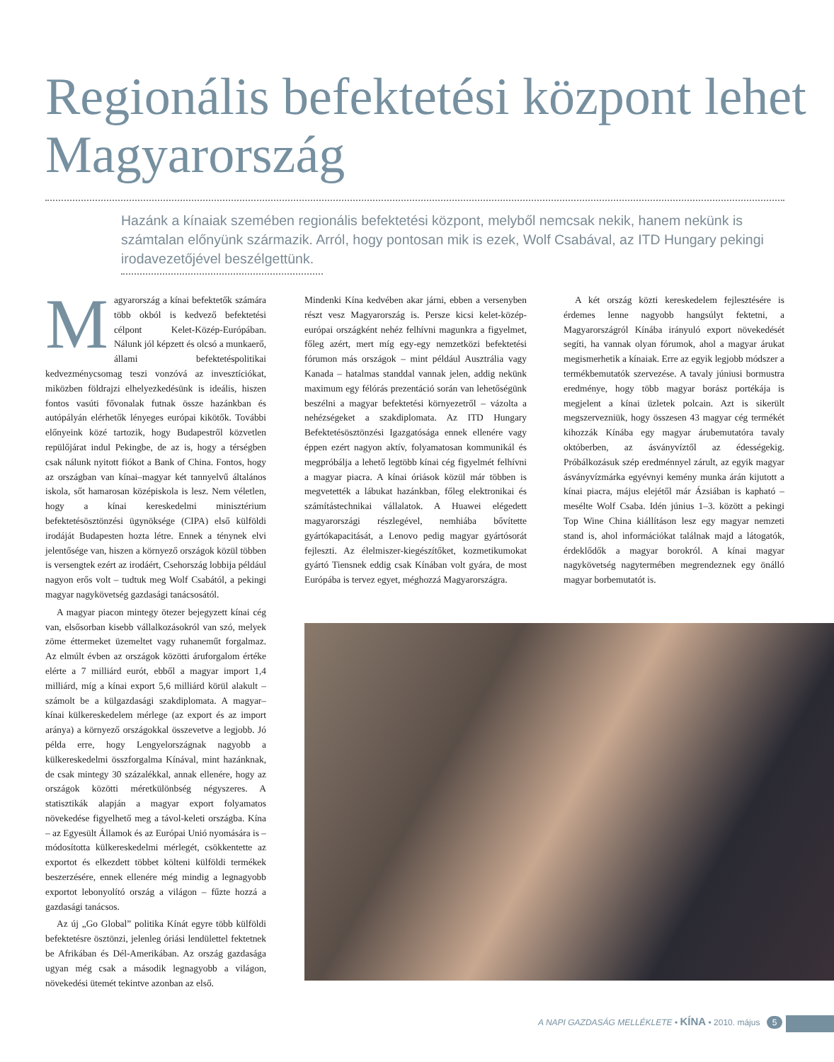Regionális befektetési központ lehet Magyarország
Hazánk a kínaiak szemében regionális befektetési központ, melyből nemcsak nekik, hanem nekünk is számtalan előnyünk származik. Arról, hogy pontosan mik is ezek, Wolf Csabával, az ITD Hungary pekingi irodavezetőjével beszélgettünk.
Magyarország a kínai befektetők számára több okból is kedvező befektetési célpont Kelet-Közép-Európában. Nálunk jól képzett és olcsó a munkaerő, állami befektetéspolitikai kedvezménycsomag teszi vonzóvá az invesztíciókat, miközben földrajzi elhelyezkedésünk is ideális, hiszen fontos vasúti fővonalak futnak össze hazánkban és autópályán elérhetők lényeges európai kikötők. További előnyeink közé tartozik, hogy Budapestről közvetlen repülőjárat indul Pekingbe, de az is, hogy a térségben csak nálunk nyitott fiókot a Bank of China. Fontos, hogy az országban van kínai–magyar két tannyelvű általános iskola, sőt hamarosan középiskola is lesz. Nem véletlen, hogy a kínai kereskedelmi minisztérium befektetésösztönzési ügynöksége (CIPA) első külföldi irodáját Budapesten hozta létre. Ennek a ténynek elvi jelentősége van, hiszen a környező országok közül többen is versengtek ezért az irodáért, Csehország lobbija például nagyon erős volt – tudtuk meg Wolf Csabától, a pekingi magyar nagykövetség gazdasági tanácsosától.
A magyar piacon mintegy ötezer bejegyzett kínai cég van, elsősorban kisebb vállalkozásokról van szó, melyek zöme éttermeket üzemeltet vagy ruhaneműt forgalmaz. Az elmúlt évben az országok közötti áruforgalom értéke elérte a 7 milliárd eurót, ebből a magyar import 1,4 milliárd, míg a kínai export 5,6 milliárd körül alakult – számolt be a külgazdasági szakdiplomata. A magyar–kínai külkereskedelem mérlege (az export és az import aránya) a környező országokkal összevetve a legjobb. Jó példa erre, hogy Lengyelországnak nagyobb a külkereskedelmi összforgalma Kínával, mint hazánknak, de csak mintegy 30 százalékkal, annak ellenére, hogy az országok közötti méretkülönbség négyszeres. A statisztikák alapján a magyar export folyamatos növekedése figyelhető meg a távol-keleti országba. Kína – az Egyesült Államok és az Európai Unió nyomására is – módosította külkereskedelmi mérlegét, csökkentette az exportot és elkezdett többet költeni külföldi termékek beszerzésére, ennek ellenére még mindig a legnagyobb exportot lebonyolító ország a világon – fűzte hozzá a gazdasági tanácsos.
Az új „Go Global” politika Kínát egyre több külföldi befektetésre ösztönzi, jelenleg óriási lendülettel fektetnek be Afrikában és Dél-Amerikában. Az ország gazdasága ugyan még csak a második legnagyobb a világon, növekedési ütemét tekintve azonban az első.
Mindenki Kína kedvében akar járni, ebben a versenyben részt vesz Magyarország is. Persze kicsi kelet-közép-európai országként nehéz felhívni magunkra a figyelmet, főleg azért, mert míg egy-egy nemzetközi befektetési fórumon más országok – mint például Ausztrália vagy Kanada – hatalmas standdal vannak jelen, addig nekünk maximum egy félórás prezentáció során van lehetőségünk beszélni a magyar befektetési környezetről – vázolta a nehézségeket a szakdiplomata. Az ITD Hungary Befektetésösztönzési Igazgatósága ennek ellenére vagy éppen ezért nagyon aktív, folyamatosan kommunikál és megpróbálja a lehető legtöbb kínai cég figyelmét felhívni a magyar piacra. A kínai óriások közül már többen is megvetették a lábukat hazánkban, főleg elektronikai és számítástechnikai vállalatok. A Huawei elégedett magyarországi részlegével, nemhiába bővítette gyártókapacitását, a Lenovo pedig magyar gyártósorát fejleszti. Az élelmiszer-kiegészítőket, kozmetikumokat gyártó Tiensnek eddig csak Kínában volt gyára, de most Európába is tervez egyet, méghozzá Magyarországra.
A két ország közti kereskedelem fejlesztésére is érdemes lenne nagyobb hangsúlyt fektetni, a Magyarországról Kínába irányuló export növekedését segíti, ha vannak olyan fórumok, ahol a magyar árukat megismerhetik a kínaiak. Erre az egyik legjobb módszer a termékbemutatók szervezése. A tavaly júniusi bormustra eredménye, hogy több magyar borász portékája is megjelent a kínai üzletek polcain. Azt is sikerült megszervezniük, hogy összesen 43 magyar cég termékét kihozzák Kínába egy magyar árubemutatóra tavaly októberben, az ásványvíztől az édességekig. Próbálkozásuk szép eredménnyel zárult, az egyik magyar ásványvízmárka egyévnyi kemény munka árán kijutott a kínai piacra, május elejétől már Ázsiában is kapható – mesélte Wolf Csaba. Idén június 1–3. között a pekingi Top Wine China kiállításon lesz egy magyar nemzeti stand is, ahol információkat találnak majd a látogatók, érdeklődők a magyar borokról. A kínai magyar nagykövetség nagytermében megrendeznek egy önálló magyar borbemutatót is.
A NAPI GAZDASÁG MELLÉKLETE • KÍNA • 2010. május 5